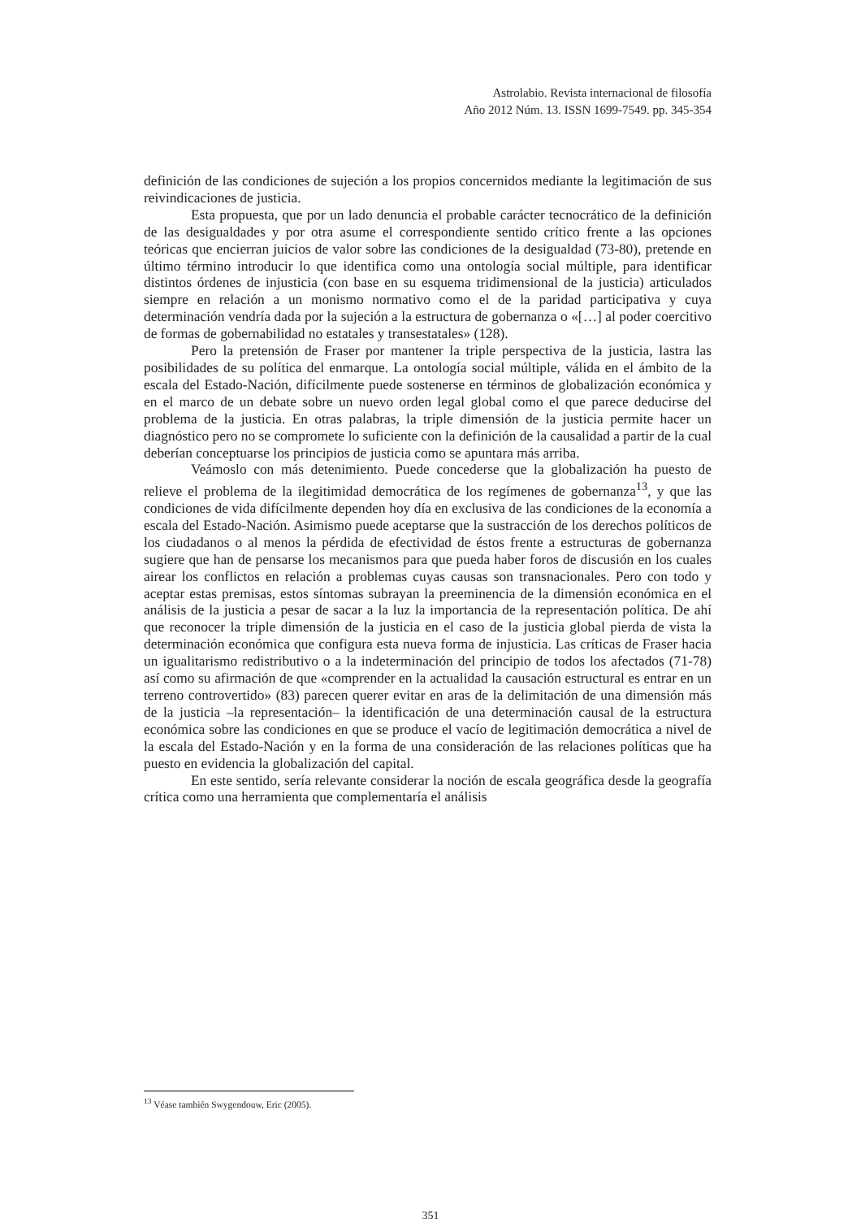Astrolabio. Revista internacional de filosofía
Año 2012 Núm. 13. ISSN 1699-7549. pp. 345-354
definición de las condiciones de sujeción a los propios concernidos mediante la legitimación de sus reivindicaciones de justicia.
Esta propuesta, que por un lado denuncia el probable carácter tecnocrático de la definición de las desigualdades y por otra asume el correspondiente sentido crítico frente a las opciones teóricas que encierran juicios de valor sobre las condiciones de la desigualdad (73-80), pretende en último término introducir lo que identifica como una ontología social múltiple, para identificar distintos órdenes de injusticia (con base en su esquema tridimensional de la justicia) articulados siempre en relación a un monismo normativo como el de la paridad participativa y cuya determinación vendría dada por la sujeción a la estructura de gobernanza o «[…] al poder coercitivo de formas de gobernabilidad no estatales y transestatales» (128).
Pero la pretensión de Fraser por mantener la triple perspectiva de la justicia, lastra las posibilidades de su política del enmarque. La ontología social múltiple, válida en el ámbito de la escala del Estado-Nación, difícilmente puede sostenerse en términos de globalización económica y en el marco de un debate sobre un nuevo orden legal global como el que parece deducirse del problema de la justicia. En otras palabras, la triple dimensión de la justicia permite hacer un diagnóstico pero no se compromete lo suficiente con la definición de la causalidad a partir de la cual deberían conceptuarse los principios de justicia como se apuntara más arriba.
Veámoslo con más detenimiento. Puede concederse que la globalización ha puesto de relieve el problema de la ilegitimidad democrática de los regímenes de gobernanza<sup>13</sup>, y que las condiciones de vida difícilmente dependen hoy día en exclusiva de las condiciones de la economía a escala del Estado-Nación. Asimismo puede aceptarse que la sustracción de los derechos políticos de los ciudadanos o al menos la pérdida de efectividad de éstos frente a estructuras de gobernanza sugiere que han de pensarse los mecanismos para que pueda haber foros de discusión en los cuales airear los conflictos en relación a problemas cuyas causas son transnacionales. Pero con todo y aceptar estas premisas, estos síntomas subrayan la preeminencia de la dimensión económica en el análisis de la justicia a pesar de sacar a la luz la importancia de la representación política. De ahí que reconocer la triple dimensión de la justicia en el caso de la justicia global pierda de vista la determinación económica que configura esta nueva forma de injusticia. Las críticas de Fraser hacia un igualitarismo redistributivo o a la indeterminación del principio de todos los afectados (71-78) así como su afirmación de que «comprender en la actualidad la causación estructural es entrar en un terreno controvertido» (83) parecen querer evitar en aras de la delimitación de una dimensión más de la justicia –la representación– la identificación de una determinación causal de la estructura económica sobre las condiciones en que se produce el vacío de legitimación democrática a nivel de la escala del Estado-Nación y en la forma de una consideración de las relaciones políticas que ha puesto en evidencia la globalización del capital.
En este sentido, sería relevante considerar la noción de escala geográfica desde la geografía crítica como una herramienta que complementaría el análisis
<sup>13</sup> Véase también Swygendouw, Eric (2005).
351